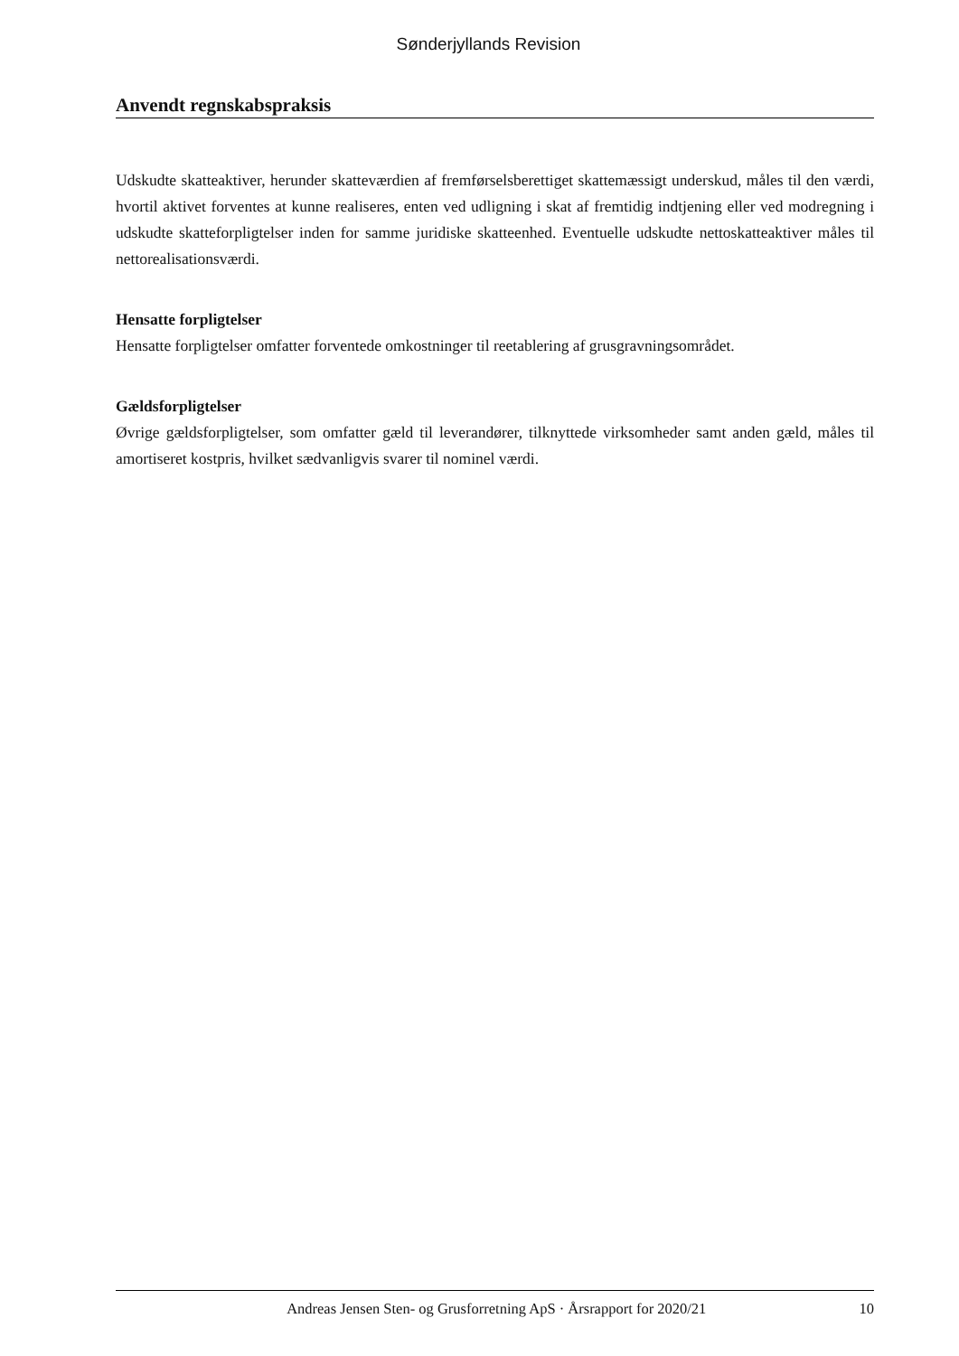Sønderjyllands Revision
Anvendt regnskabspraksis
Udskudte skatteaktiver, herunder skatteværdien af fremførselsberettiget skattemæssigt underskud, måles til den værdi, hvortil aktivet forventes at kunne realiseres, enten ved udligning i skat af fremtidig indtjening eller ved modregning i udskudte skatteforpligtelser inden for samme juridiske skatteenhed. Eventuelle udskudte nettoskatteaktiver måles til nettorealisationsværdi.
Hensatte forpligtelser
Hensatte forpligtelser omfatter forventede omkostninger til reetablering af grusgravningsområdet.
Gældsforpligtelser
Øvrige gældsforpligtelser, som omfatter gæld til leverandører, tilknyttede virksomheder samt anden gæld, måles til amortiseret kostpris, hvilket sædvanligvis svarer til nominel værdi.
Andreas Jensen Sten- og Grusforretning ApS · Årsrapport for 2020/21 10